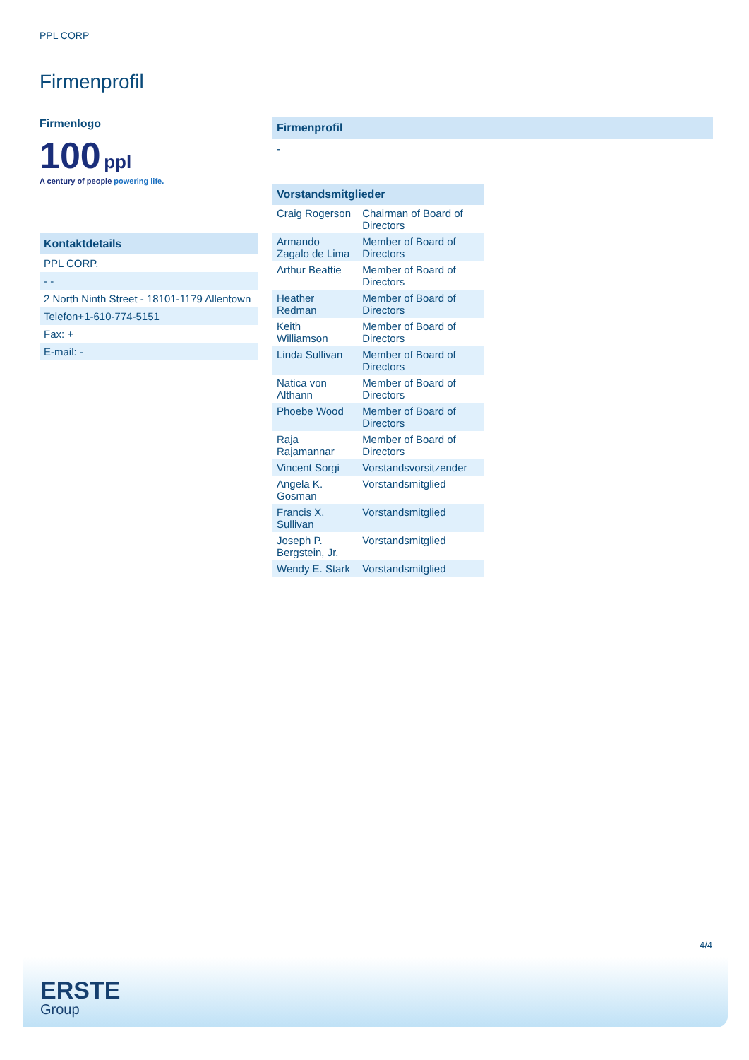PPL CORP
Firmenprofil
Firmenlogo
100 ppl
A century of people powering life.
Kontaktdetails
| PPL CORP. |
| - - |
| 2 North Ninth Street - 18101-1179 Allentown |
| Telefon+1-610-774-5151 |
| Fax: + |
| E-mail: - |
Firmenprofil
-
Vorstandsmitglieder
| Craig Rogerson | Chairman of Board of Directors |
| Armando Zagalo de Lima | Member of Board of Directors |
| Arthur Beattie | Member of Board of Directors |
| Heather Redman | Member of Board of Directors |
| Keith Williamson | Member of Board of Directors |
| Linda Sullivan | Member of Board of Directors |
| Natica von Althann | Member of Board of Directors |
| Phoebe Wood | Member of Board of Directors |
| Raja Rajamannar | Member of Board of Directors |
| Vincent Sorgi | Vorstandsvorsitzender |
| Angela K. Gosman | Vorstandsmitglied |
| Francis X. Sullivan | Vorstandsmitglied |
| Joseph P. Bergstein, Jr. | Vorstandsmitglied |
| Wendy E. Stark | Vorstandsmitglied |
4/4
ERSTE
Group